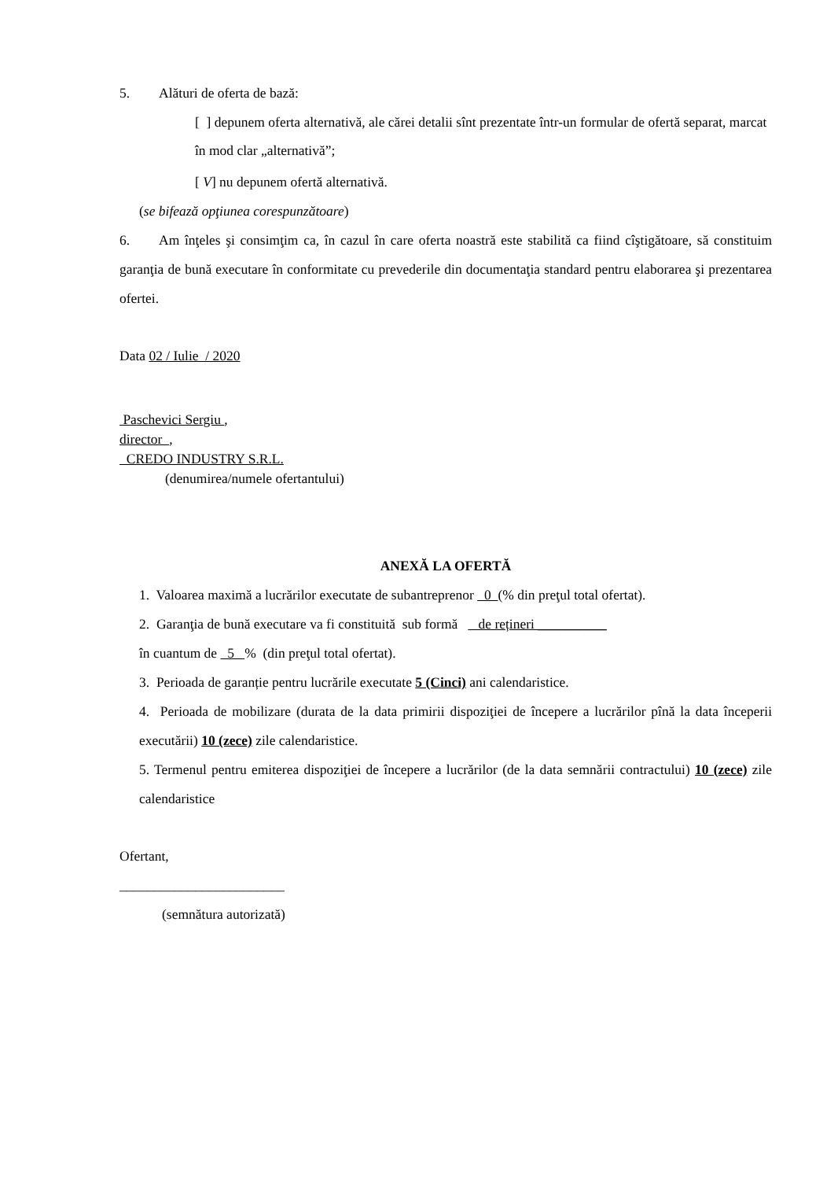5. Alături de oferta de bază:
[ ] depunem oferta alternativă, ale cărei detalii sînt prezentate într-un formular de ofertă separat, marcat în mod clar „alternativă”;
[ V] nu depunem ofertă alternativă.
(se bifează opţiunea corespunzătoare)
6. Am înţeles şi consimţim ca, în cazul în care oferta noastră este stabilită ca fiind cîştigătoare, să constituim garanţia de bună executare în conformitate cu prevederile din documentaţia standard pentru elaborarea şi prezentarea ofertei.
Data 02 / Iulie / 2020
Paschevici Sergiu ,
director ,
CREDO INDUSTRY S.R.L.
(denumirea/numele ofertantului)
ANEXĂ LA OFERTĂ
1. Valoarea maximă a lucrărilor executate de subantreprenor 0 (% din preţul total ofertat).
2. Garanţia de bună executare va fi constituită sub formă de rețineri __________
în cuantum de 5 % (din preţul total ofertat).
3. Perioada de garanție pentru lucrările executate 5 (Cinci) ani calendaristice.
4. Perioada de mobilizare (durata de la data primirii dispoziţiei de începere a lucrărilor pînă la data începerii executării) 10 (zece) zile calendaristice.
5. Termenul pentru emiterea dispoziţiei de începere a lucrărilor (de la data semnării contractului) 10 (zece) zile calendaristice
Ofertant,
________________________
(semnătura autorizată)